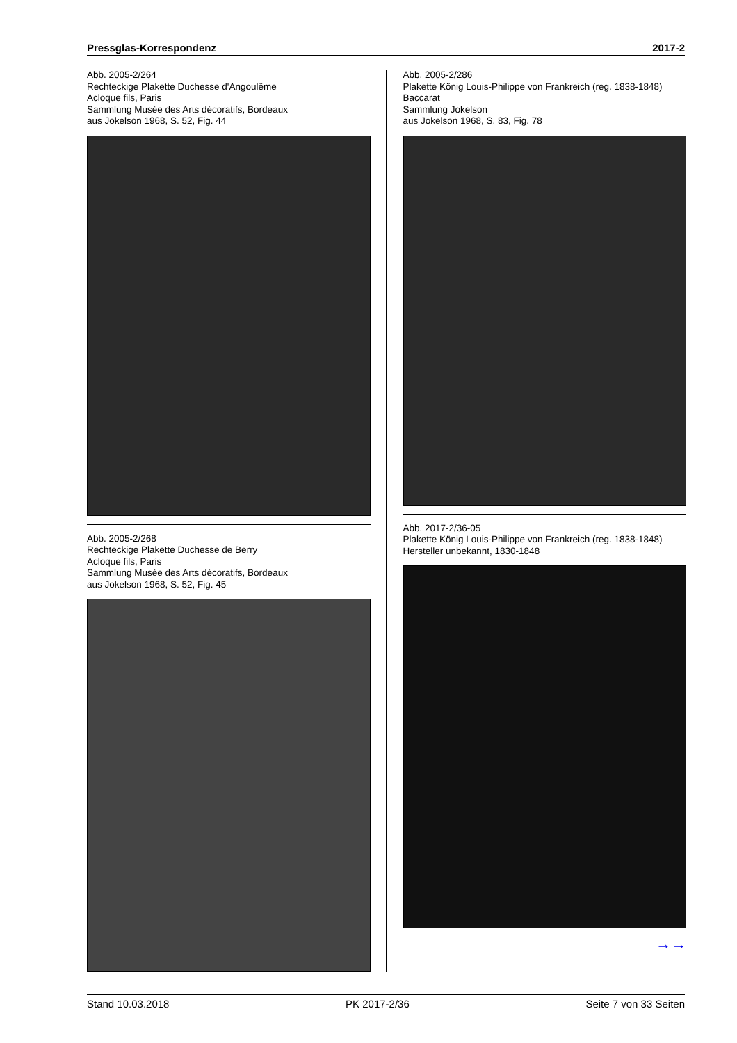Pressglas-Korrespondenz 2017-2
Abb. 2005-2/264
Rechteckige Plakette Duchesse d'Angoulême
Acloque fils, Paris
Sammlung Musée des Arts décoratifs, Bordeaux
aus Jokelson 1968, S. 52, Fig. 44
Abb. 2005-2/268
Rechteckige Plakette Duchesse de Berry
Acloque fils, Paris
Sammlung Musée des Arts décoratifs, Bordeaux
aus Jokelson 1968, S. 52, Fig. 45
Abb. 2005-2/286
Plakette König Louis-Philippe von Frankreich (reg. 1838-1848)
Baccarat
Sammlung Jokelson
aus Jokelson 1968, S. 83, Fig. 78
Abb. 2017-2/36-05
Plakette König Louis-Philippe von Frankreich (reg. 1838-1848)
Hersteller unbekannt, 1830-1848
→→
Stand 10.03.2018 PK 2017-2/36 Seite 7 von 33 Seiten